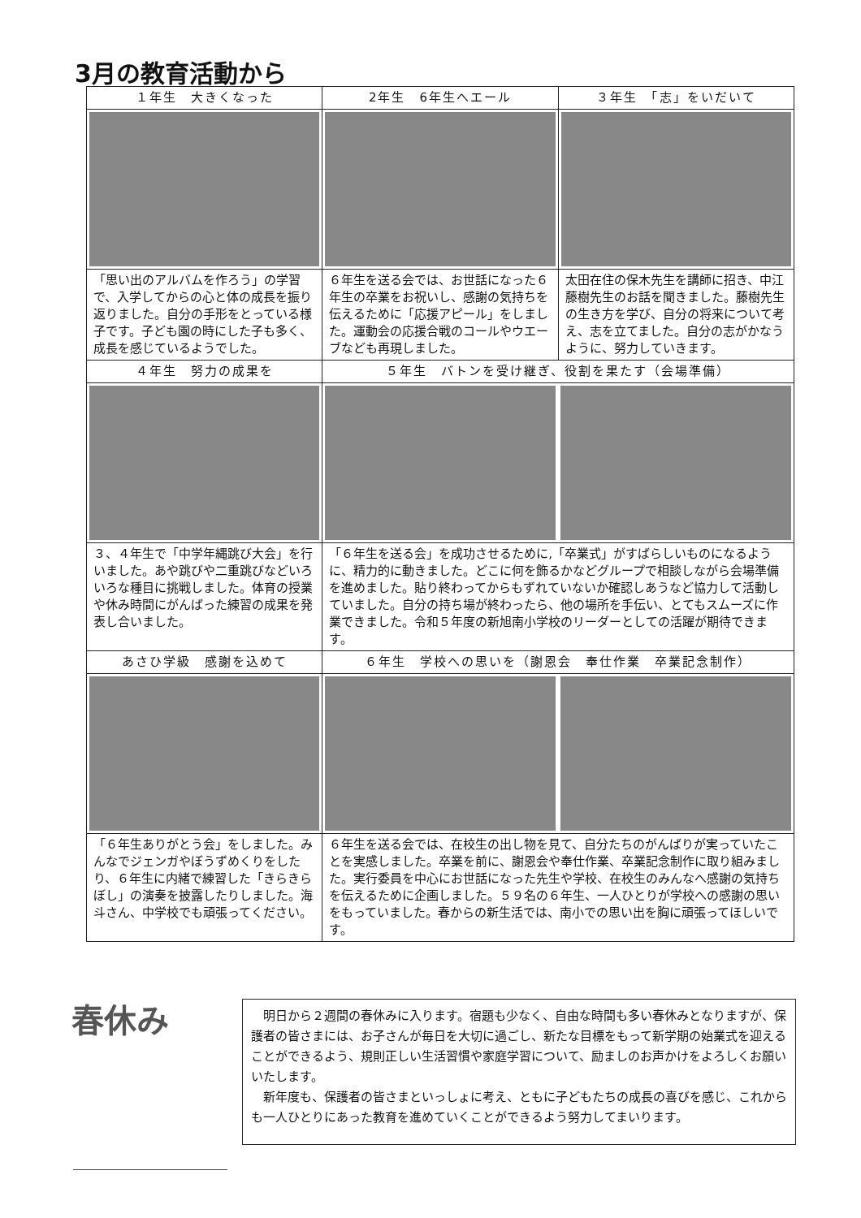3月の教育活動から
| １年生 大きくなった | 2年生 6年生へエール | ３年生 「志」をいだいて |
| --- | --- | --- |
| 「思い出のアルバムを作ろう」の学習で、入学してからの心と体の成長を振り返りました。自分の手形をとっている様子です。子ども園の時にした子も多く、成長を感じているようでした。 | ６年生を送る会では、お世話になった６年生の卒業をお祝いし、感謝の気持ちを伝えるために「応援アピール」をしました。運動会の応援合戦のコールやウエーブなども再現しました。 | 太田在住の保木先生を講師に招き、中江藤樹先生のお話を聞きました。藤樹先生の生き方を学び、自分の将来について考え、志を立てました。自分の志がかなうように、努力していきます。 |
| ４年生 努力の成果を | ５年生 バトンを受け継ぎ、役割を果たす（会場準備） | |
| ３、４年生で「中学年縄跳び大会」を行いました。あや跳びや二重跳びなどいろいろな種目に挑戦しました。体育の授業や休み時間にがんばった練習の成果を発表し合いました。 | 「６年生を送る会」を成功させるために,「卒業式」がすばらしいものになるように、精力的に動きました。どこに何を飾るかなどグループで相談しながら会場準備を進めました。貼り終わってからもずれていないか確認しあうなど協力して活動していました。自分の持ち場が終わったら、他の場所を手伝い、とてもスムーズに作業できました。令和５年度の新旭南小学校のリーダーとしての活躍が期待できます。 | |
| あさひ学級 感謝を込めて | ６年生 学校への思いを（謝恩会 奉仕作業 卒業記念制作） | |
| 「６年生ありがとう会」をしました。みんなでジェンガやぼうずめくりをしたり、６年生に内緒で練習した「きらきらぼし」の演奏を披露したりしました。海斗さん、中学校でも頑張ってください。 | ６年生を送る会では、在校生の出し物を見て、自分たちのがんばりが実っていたことを実感しました。卒業を前に、謝恩会や奉仕作業、卒業記念制作に取り組みました。実行委員を中心にお世話になった先生や学校、在校生のみんなへ感謝の気持ちを伝えるために企画しました。５９名の６年生、一人ひとりが学校への感謝の思いをもっていました。春からの新生活では、南小での思い出を胸に頑張ってほしいです。 | |
春休み
明日から２週間の春休みに入ります。宿題も少なく、自由な時間も多い春休みとなりますが、保護者の皆さまには、お子さんが毎日を大切に過ごし、新たな目標をもって新学期の始業式を迎えることができるよう、規則正しい生活習慣や家庭学習について、励ましのお声かけをよろしくお願いいたします。
新年度も、保護者の皆さまといっしょに考え、ともに子どもたちの成長の喜びを感じ、これからも一人ひとりにあった教育を進めていくことができるよう努力してまいります。